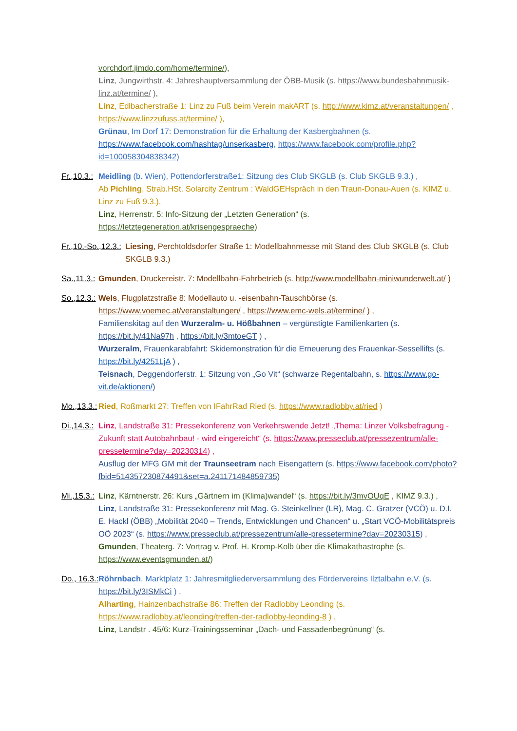vorchdorf.jimdo.com/home/termine/),
Linz, Jungwirthstr. 4: Jahreshauptversammlung der ÖBB-Musik (s. https://www.bundesbahnmusik-linz.at/termine/ ),
Linz, Edlbacherstraße 1: Linz zu Fuß beim Verein makART (s. http://www.kimz.at/veranstaltungen/ , https://www.linzzufuss.at/termine/ ),
Grünau, Im Dorf 17: Demonstration für die Erhaltung der Kasbergbahnen (s. https://www.facebook.com/hashtag/unserkasberg, https://www.facebook.com/profile.php?id=100058304838342)
Fr.,10.3.: Meidling (b. Wien), Pottendorferstraße1: Sitzung des Club SKGLB (s. Club SKGLB 9.3.) ,
Ab Pichling, Strab.HSt. Solarcity Zentrum : WaldGEHspräch in den Traun-Donau-Auen (s. KIMZ u. Linz zu Fuß 9.3.),
Linz, Herrenstr. 5: Info-Sitzung der „Letzten Generation“ (s. https://letztegeneration.at/krisengespraeche)
Fr.,10.-So.,12.3.: Liesing, Perchtoldsdorfer Straße 1: Modellbahnmesse mit Stand des Club SKGLB (s. Club SKGLB 9.3.)
Sa.,11.3.: Gmunden, Druckereistr. 7: Modellbahn-Fahrbetrieb (s. http://www.modellbahn-miniwunderwelt.at/ )
So.,12.3.: Wels, Flugplatzstraße 8: Modellauto u. -eisenbahn-Tauschbörse (s. https://www.voemec.at/veranstaltungen/ , https://www.emc-wels.at/termine/ ) ,
Familienskitag auf den Wurzeralm- u. Hößbahnen – vergünstigte Familienkarten (s. https://bit.ly/41Na97h , https://bit.ly/3mtoeGT ) ,
Wurzeralm, Frauenkarabfahrt: Skidemonstration für die Erneuerung des Frauenkar-Sessellifts (s. https://bit.ly/4251LjA ) ,
Teisnach, Deggendorferstr. 1: Sitzung von „Go Vit“ (schwarze Regentalbahn, s. https://www.go-vit.de/aktionen/)
Mo.,13.3.: Ried, Roßmarkt 27: Treffen von IFahrRad Ried (s. https://www.radlobby.at/ried )
Di.,14.3.: Linz, Landstraße 31: Pressekonferenz von Verkehrswende Jetzt! „Thema: Linzer Volksbefragung - Zukunft statt Autobahnbau! - wird eingereicht“ (s. https://www.presseclub.at/pressezentrum/alle-pressetermine?day=20230314) ,
Ausflug der MFG GM mit der Traunseetram nach Eisengattern (s. https://www.facebook.com/photo?fbid=514357230874491&set=a.241171484859735)
Mi.,15.3.: Linz, Kärntnerstr. 26: Kurs „Gärtnern im (Klima)wandel“ (s. https://bit.ly/3mvOUqE , KIMZ 9.3.) ,
Linz, Landstraße 31: Pressekonferenz mit Mag. G. Steinkellner (LR), Mag. C. Gratzer (VCÖ) u. D.I. E. Hackl (ÖBB) „Mobilität 2040 – Trends, Entwicklungen und Chancen“ u. „Start VCÖ-Mobilitätspreis OÖ 2023“ (s. https://www.presseclub.at/pressezentrum/alle-pressetermine?day=20230315) ,
Gmunden, Theaterg. 7: Vortrag v. Prof. H. Kromp-Kolb über die Klimakathastrophe (s. https://www.eventsgmunden.at/)
Do., 16.3.: Röhrnbach, Marktplatz 1: Jahresmitgliederversammlung des Fördervereins Ilztalbahn e.V. (s. https://bit.ly/3ISMkCi ) ,
Alharting, Hainzenbachstraße 86: Treffen der Radlobby Leonding (s. https://www.radlobby.at/leonding/treffen-der-radlobby-leonding-8 ) ,
Linz, Landstr . 45/6: Kurz-Trainingsseminar „Dach- und Fassadenbegrünung“ (s.